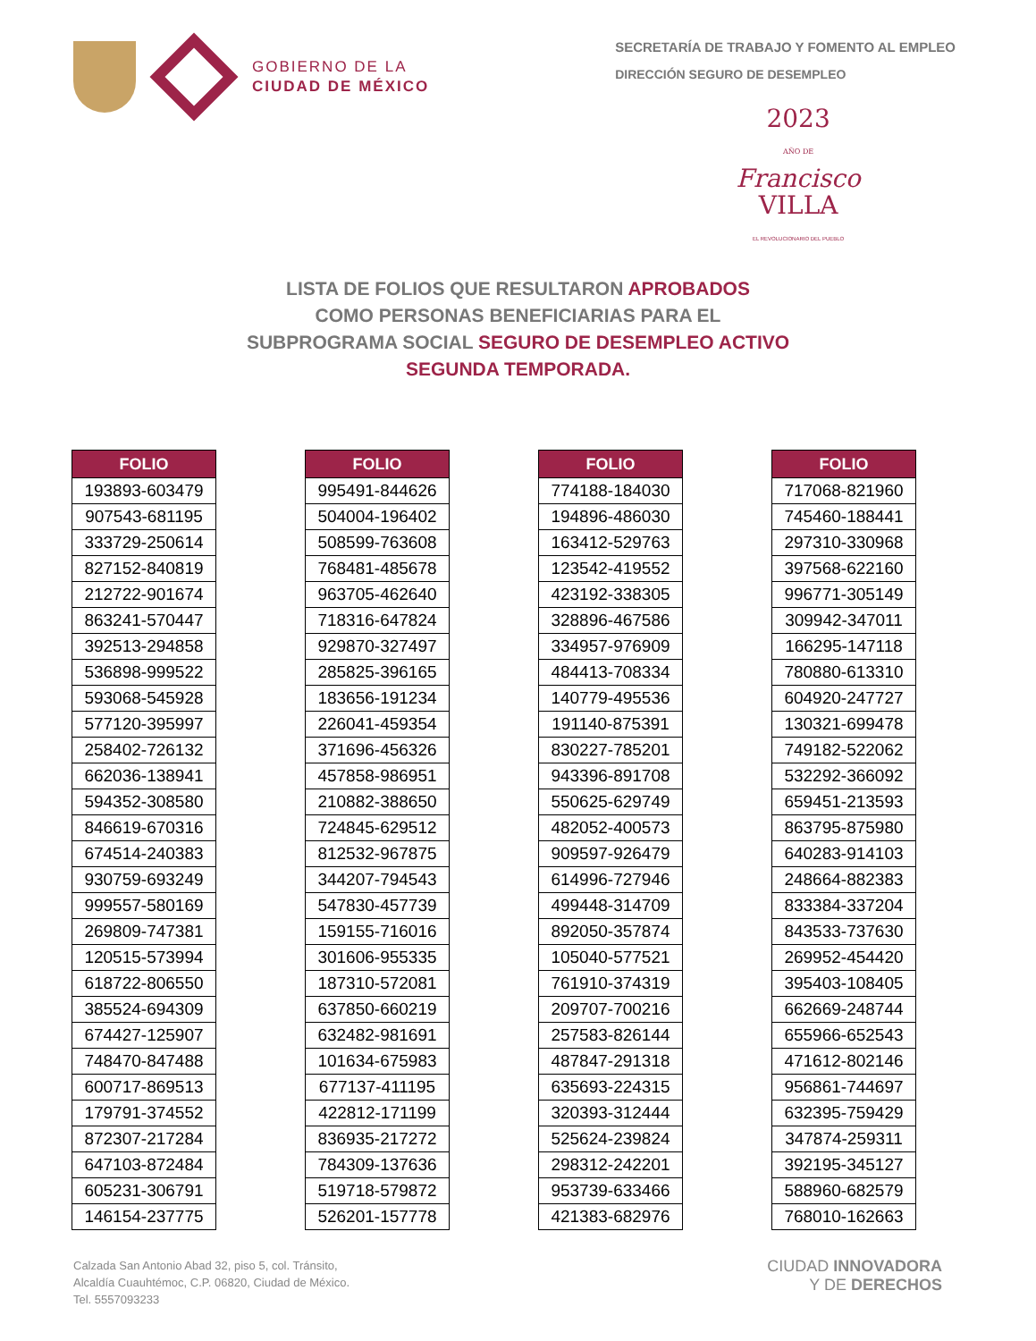GOBIERNO DE LA
CIUDAD DE MÉXICO
SECRETARÍA DE TRABAJO Y FOMENTO AL EMPLEO
DIRECCIÓN SEGURO DE DESEMPLEO
2023
AÑO DE
Francisco
VILLA
EL REVOLUCIONARIO DEL PUEBLO
LISTA DE FOLIOS QUE RESULTARON APROBADOS
COMO PERSONAS BENEFICIARIAS PARA EL
SUBPROGRAMA SOCIAL SEGURO DE DESEMPLEO ACTIVO
SEGUNDA TEMPORADA.
| FOLIO |
| --- |
| 193893-603479 |
| 907543-681195 |
| 333729-250614 |
| 827152-840819 |
| 212722-901674 |
| 863241-570447 |
| 392513-294858 |
| 536898-999522 |
| 593068-545928 |
| 577120-395997 |
| 258402-726132 |
| 662036-138941 |
| 594352-308580 |
| 846619-670316 |
| 674514-240383 |
| 930759-693249 |
| 999557-580169 |
| 269809-747381 |
| 120515-573994 |
| 618722-806550 |
| 385524-694309 |
| 674427-125907 |
| 748470-847488 |
| 600717-869513 |
| 179791-374552 |
| 872307-217284 |
| 647103-872484 |
| 605231-306791 |
| 146154-237775 |
| FOLIO |
| --- |
| 995491-844626 |
| 504004-196402 |
| 508599-763608 |
| 768481-485678 |
| 963705-462640 |
| 718316-647824 |
| 929870-327497 |
| 285825-396165 |
| 183656-191234 |
| 226041-459354 |
| 371696-456326 |
| 457858-986951 |
| 210882-388650 |
| 724845-629512 |
| 812532-967875 |
| 344207-794543 |
| 547830-457739 |
| 159155-716016 |
| 301606-955335 |
| 187310-572081 |
| 637850-660219 |
| 632482-981691 |
| 101634-675983 |
| 677137-411195 |
| 422812-171199 |
| 836935-217272 |
| 784309-137636 |
| 519718-579872 |
| 526201-157778 |
| FOLIO |
| --- |
| 774188-184030 |
| 194896-486030 |
| 163412-529763 |
| 123542-419552 |
| 423192-338305 |
| 328896-467586 |
| 334957-976909 |
| 484413-708334 |
| 140779-495536 |
| 191140-875391 |
| 830227-785201 |
| 943396-891708 |
| 550625-629749 |
| 482052-400573 |
| 909597-926479 |
| 614996-727946 |
| 499448-314709 |
| 892050-357874 |
| 105040-577521 |
| 761910-374319 |
| 209707-700216 |
| 257583-826144 |
| 487847-291318 |
| 635693-224315 |
| 320393-312444 |
| 525624-239824 |
| 298312-242201 |
| 953739-633466 |
| 421383-682976 |
| FOLIO |
| --- |
| 717068-821960 |
| 745460-188441 |
| 297310-330968 |
| 397568-622160 |
| 996771-305149 |
| 309942-347011 |
| 166295-147118 |
| 780880-613310 |
| 604920-247727 |
| 130321-699478 |
| 749182-522062 |
| 532292-366092 |
| 659451-213593 |
| 863795-875980 |
| 640283-914103 |
| 248664-882383 |
| 833384-337204 |
| 843533-737630 |
| 269952-454420 |
| 395403-108405 |
| 662669-248744 |
| 655966-652543 |
| 471612-802146 |
| 956861-744697 |
| 632395-759429 |
| 347874-259311 |
| 392195-345127 |
| 588960-682579 |
| 768010-162663 |
Calzada San Antonio Abad 32, piso 5, col. Tránsito,
Alcaldía Cuauhtémoc, C.P. 06820, Ciudad de México.
Tel. 5557093233
CIUDAD INNOVADORA
Y DE DERECHOS